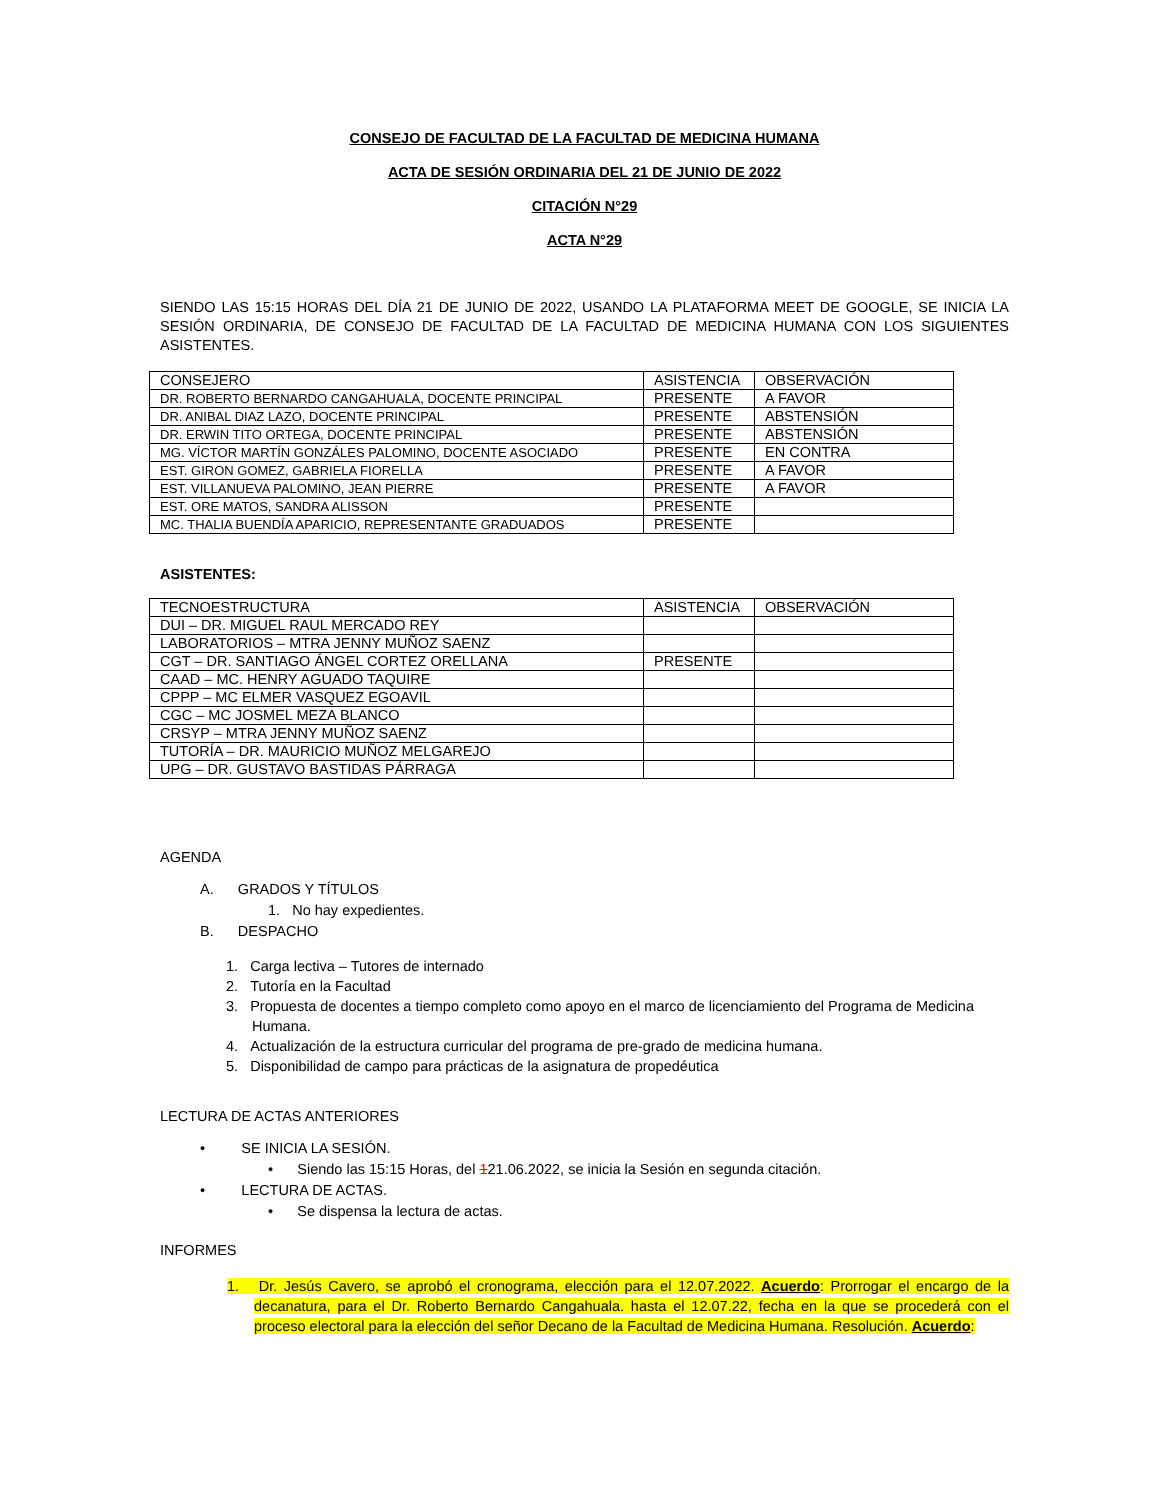CONSEJO DE FACULTAD DE LA FACULTAD DE MEDICINA HUMANA
ACTA DE SESIÓN ORDINARIA DEL 21 DE JUNIO DE 2022
CITACIÓN N°29
ACTA N°29
SIENDO LAS 15:15 HORAS DEL DÍA 21 DE JUNIO DE 2022, USANDO LA PLATAFORMA MEET DE GOOGLE, SE INICIA LA SESIÓN ORDINARIA, DE CONSEJO DE FACULTAD DE LA FACULTAD DE MEDICINA HUMANA CON LOS SIGUIENTES ASISTENTES.
| CONSEJERO | ASISTENCIA | OBSERVACIÓN |
| DR. ROBERTO BERNARDO CANGAHUALA, DOCENTE PRINCIPAL | PRESENTE | A FAVOR |
| DR. ANIBAL DIAZ LAZO, DOCENTE PRINCIPAL | PRESENTE | ABSTENSIÓN |
| DR. ERWIN TITO ORTEGA, DOCENTE PRINCIPAL | PRESENTE | ABSTENSIÓN |
| MG. VÍCTOR MARTÍN GONZÁLES PALOMINO, DOCENTE ASOCIADO | PRESENTE | EN CONTRA |
| EST. GIRON GOMEZ, GABRIELA FIORELLA | PRESENTE | A FAVOR |
| EST. VILLANUEVA PALOMINO, JEAN PIERRE | PRESENTE | A FAVOR |
| EST. ORE MATOS, SANDRA ALISSON | PRESENTE | |
| MC. THALIA BUENDÍA APARICIO, REPRESENTANTE GRADUADOS | PRESENTE | |
ASISTENTES:
| TECNOESTRUCTURA | ASISTENCIA | OBSERVACIÓN |
| DUI – DR. MIGUEL RAUL MERCADO REY | | |
| LABORATORIOS – MTRA JENNY MUÑOZ SAENZ | | |
| CGT – DR. SANTIAGO ÁNGEL CORTEZ ORELLANA | PRESENTE | |
| CAAD – MC. HENRY AGUADO TAQUIRE | | |
| CPPP – MC ELMER VASQUEZ EGOAVIL | | |
| CGC – MC JOSMEL MEZA BLANCO | | |
| CRSYP – MTRA JENNY MUÑOZ SAENZ | | |
| TUTORÍA – DR. MAURICIO MUÑOZ MELGAREJO | | |
| UPG – DR. GUSTAVO BASTIDAS PÁRRAGA | | |
AGENDA
A. GRADOS Y TÍTULOS
1. No hay expedientes.
B. DESPACHO
1. Carga lectiva – Tutores de internado
2. Tutoría en la Facultad
3. Propuesta de docentes a tiempo completo como apoyo en el marco de licenciamiento del Programa de Medicina Humana.
4. Actualización de la estructura curricular del programa de pre-grado de medicina humana.
5. Disponibilidad de campo para prácticas de la asignatura de propedéutica
LECTURA DE ACTAS ANTERIORES
• SE INICIA LA SESIÓN.
• Siendo las 15:15 Horas, del 121.06.2022, se inicia la Sesión en segunda citación.
• LECTURA DE ACTAS.
• Se dispensa la lectura de actas.
INFORMES
1. Dr. Jesús Cavero, se aprobó el cronograma, elección para el 12.07.2022. Acuerdo: Prorrogar el encargo de la decanatura, para el Dr. Roberto Bernardo Cangahuala. hasta el 12.07.22, fecha en la que se procederá con el proceso electoral para la elección del señor Decano de la Facultad de Medicina Humana. Resolución. Acuerdo: